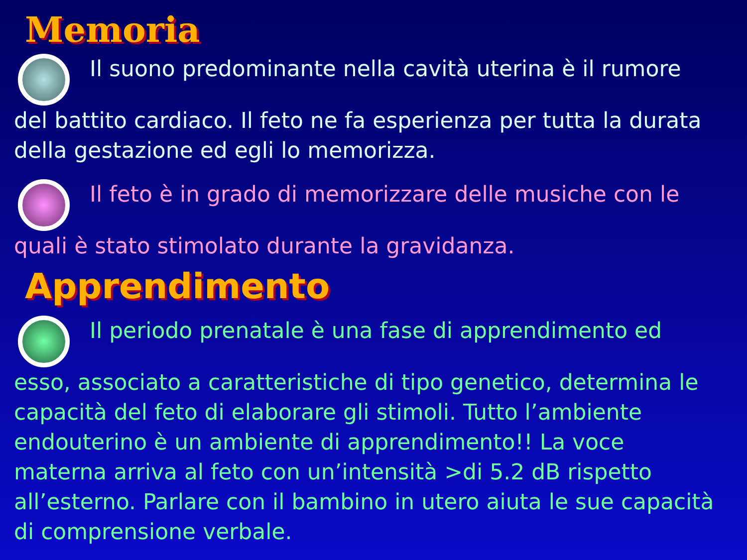Memoria
Il suono predominante nella cavità uterina è il rumore del battito cardiaco. Il feto ne fa esperienza per tutta la durata della gestazione ed egli lo memorizza.
Il feto è in grado di memorizzare delle musiche con le quali è stato stimolato durante la gravidanza.
Apprendimento
Il periodo prenatale è una fase di apprendimento ed esso, associato a caratteristiche di tipo genetico, determina le capacità del feto di elaborare gli stimoli. Tutto l’ambiente endouterino è un ambiente di apprendimento!! La voce materna arriva al feto con un’intensità >di 5.2 dB rispetto all’esterno. Parlare con il bambino in utero aiuta le sue capacità di comprensione verbale.